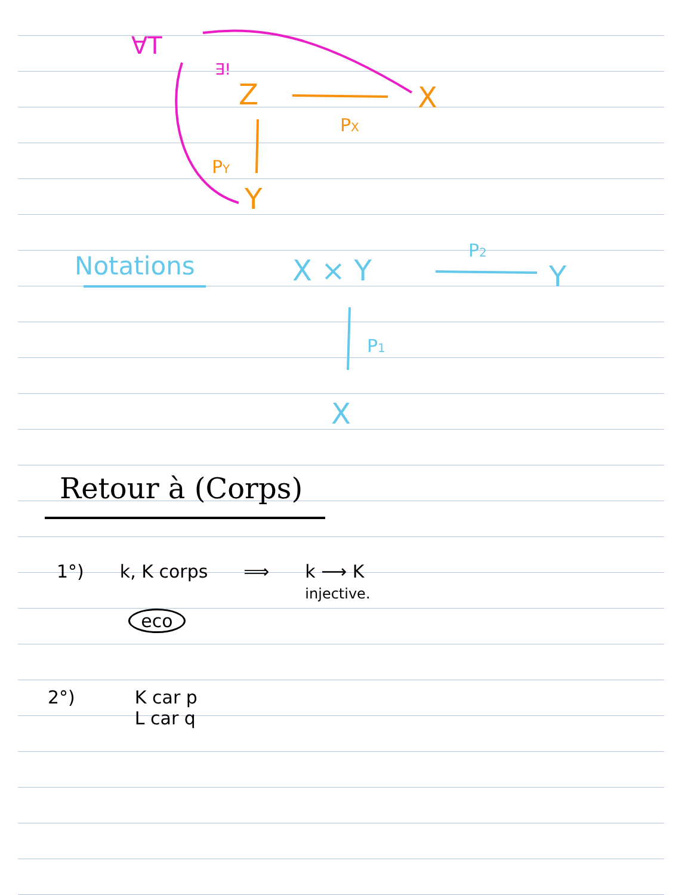∀T
∃!
Z
X
PX
PY
Y
Notations
X × Y
P2
Y
P1
X
Retour à (Corps)
1°) k, K corps ⟹ k ⟶ K
injective.
eco
2°) K car p
L car q